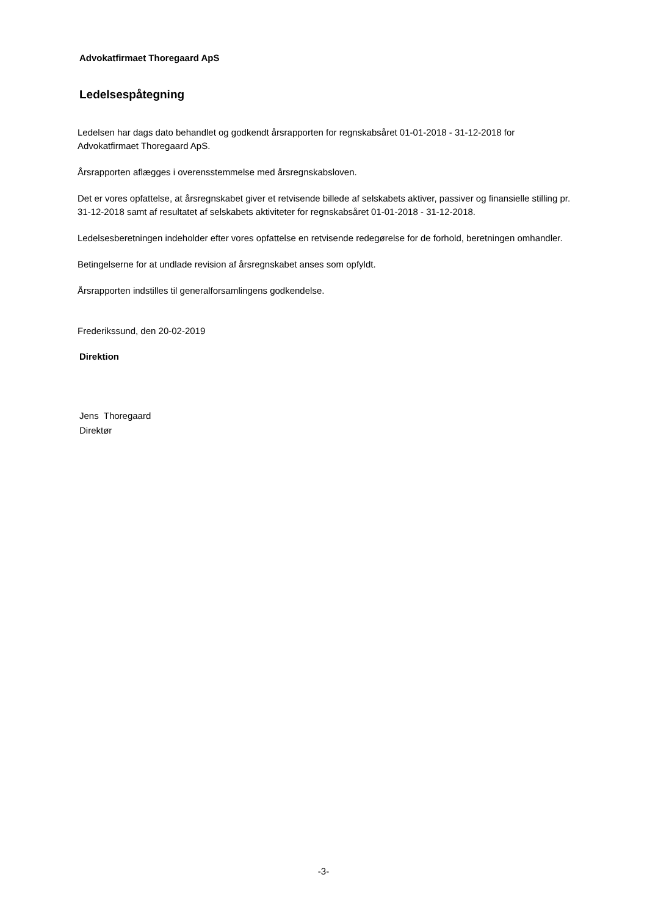Advokatfirmaet Thoregaard ApS
Ledelsespåtegning
Ledelsen har dags dato behandlet og godkendt årsrapporten for regnskabsåret 01-01-2018 - 31-12-2018 for Advokatfirmaet Thoregaard ApS.
Årsrapporten aflægges i overensstemmelse med årsregnskabsloven.
Det er vores opfattelse, at årsregnskabet giver et retvisende billede af selskabets aktiver, passiver og finansielle stilling pr. 31-12-2018 samt af resultatet af selskabets aktiviteter for regnskabsåret 01-01-2018 - 31-12-2018.
Ledelsesberetningen indeholder efter vores opfattelse en retvisende redegørelse for de forhold, beretningen omhandler.
Betingelserne for at undlade revision af årsregnskabet anses som opfyldt.
Årsrapporten indstilles til generalforsamlingens godkendelse.
Frederikssund, den 20-02-2019
Direktion
Jens Thoregaard
Direktør
-3-